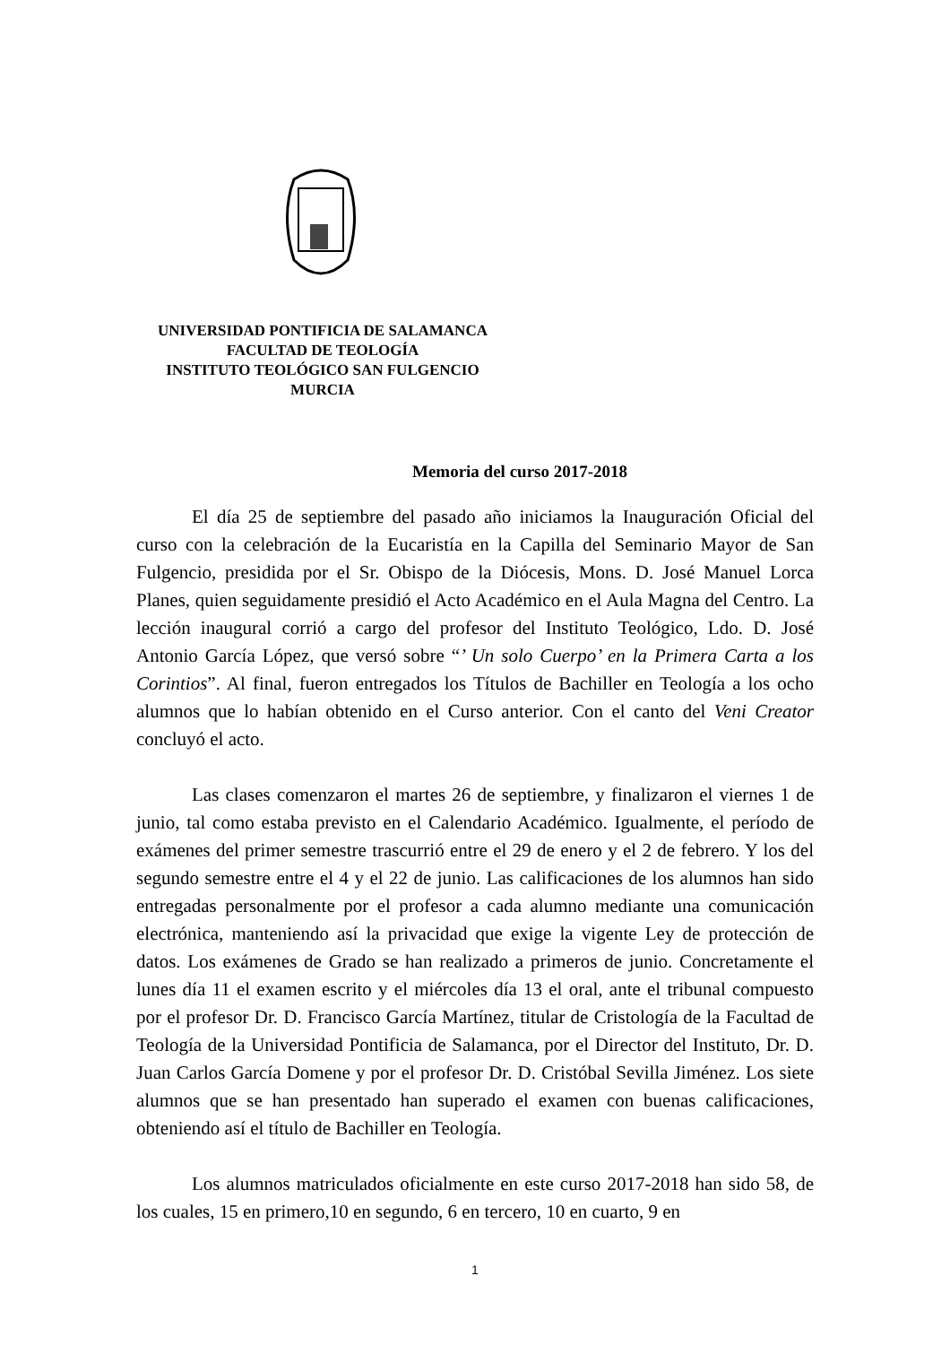UNIVERSIDAD PONTIFICIA DE SALAMANCA
FACULTAD DE TEOLOGÍA
INSTITUTO TEOLÓGICO SAN FULGENCIO
MURCIA
Memoria del curso 2017-2018
El día 25 de septiembre del pasado año iniciamos la Inauguración Oficial del curso con la celebración de la Eucaristía en la Capilla del Seminario Mayor de San Fulgencio, presidida por el Sr. Obispo de la Diócesis, Mons. D. José Manuel Lorca Planes, quien seguidamente presidió el Acto Académico en el Aula Magna del Centro. La lección inaugural corrió a cargo del profesor del Instituto Teológico, Ldo. D. José Antonio García López, que versó sobre “’ Un solo Cuerpo’ en la Primera Carta a los Corintios”. Al final, fueron entregados los Títulos de Bachiller en Teología a los ocho alumnos que lo habían obtenido en el Curso anterior. Con el canto del Veni Creator concluyó el acto.
Las clases comenzaron el martes 26 de septiembre, y finalizaron el viernes 1 de junio, tal como estaba previsto en el Calendario Académico. Igualmente, el período de exámenes del primer semestre trascurrió entre el 29 de enero y el 2 de febrero. Y los del segundo semestre entre el 4 y el 22 de junio. Las calificaciones de los alumnos han sido entregadas personalmente por el profesor a cada alumno mediante una comunicación electrónica, manteniendo así la privacidad que exige la vigente Ley de protección de datos. Los exámenes de Grado se han realizado a primeros de junio. Concretamente el lunes día 11 el examen escrito y el miércoles día 13 el oral, ante el tribunal compuesto por el profesor Dr. D. Francisco García Martínez, titular de Cristología de la Facultad de Teología de la Universidad Pontificia de Salamanca, por el Director del Instituto, Dr. D. Juan Carlos García Domene y por el profesor Dr. D. Cristóbal Sevilla Jiménez. Los siete alumnos que se han presentado han superado el examen con buenas calificaciones, obteniendo así el título de Bachiller en Teología.
Los alumnos matriculados oficialmente en este curso 2017-2018 han sido 58, de los cuales, 15 en primero,10 en segundo, 6 en tercero, 10 en cuarto, 9 en
1